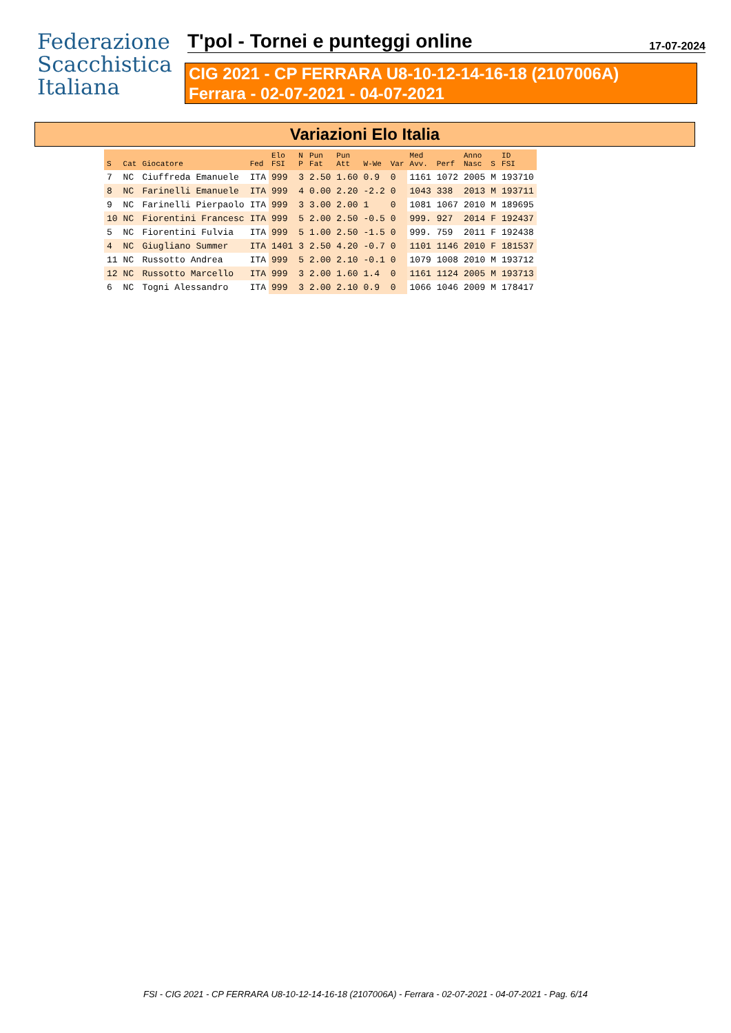Federazione
Scacchistica
Italiana
T'pol - Tornei e punteggi online
17-07-2024
CIG 2021 - CP FERRARA U8-10-12-14-16-18 (2107006A)
Ferrara - 02-07-2021 - 04-07-2021
Variazioni Elo Italia
| S | Cat | Giocatore | Fed | Elo FSI | N P | Pun Fat | Pun Att | W-We | Var | Med Avv. | Perf | Anno Nasc | S | ID FSI |
| --- | --- | --- | --- | --- | --- | --- | --- | --- | --- | --- | --- | --- | --- | --- |
| 7 | NC | Ciuffreda Emanuele | ITA | 999 | 3 | 2.50 | 1.60 | 0.9 | 0 | 1161 | 1072 | 2005 | M | 193710 |
| 8 | NC | Farinelli Emanuele | ITA | 999 | 4 | 0.00 | 2.20 | -2.2 | 0 | 1043 | 338 | 2013 | M | 193711 |
| 9 | NC | Farinelli Pierpaolo | ITA | 999 | 3 | 3.00 | 2.00 | 1 | 0 | 1081 | 1067 | 2010 | M | 189695 |
| 10 | NC | Fiorentini Francesc | ITA | 999 | 5 | 2.00 | 2.50 | -0.5 | 0 | 999. | 927 | 2014 | F | 192437 |
| 5 | NC | Fiorentini Fulvia | ITA | 999 | 5 | 1.00 | 2.50 | -1.5 | 0 | 999. | 759 | 2011 | F | 192438 |
| 4 | NC | Giugliano Summer | ITA | 1401 | 3 | 2.50 | 4.20 | -0.7 | 0 | 1101 | 1146 | 2010 | F | 181537 |
| 11 | NC | Russotto Andrea | ITA | 999 | 5 | 2.00 | 2.10 | -0.1 | 0 | 1079 | 1008 | 2010 | M | 193712 |
| 12 | NC | Russotto Marcello | ITA | 999 | 3 | 2.00 | 1.60 | 1.4 | 0 | 1161 | 1124 | 2005 | M | 193713 |
| 6 | NC | Togni Alessandro | ITA | 999 | 3 | 2.00 | 2.10 | 0.9 | 0 | 1066 | 1046 | 2009 | M | 178417 |
FSI - CIG 2021 - CP FERRARA U8-10-12-14-16-18 (2107006A) - Ferrara - 02-07-2021 - 04-07-2021 - Pag. 6/14